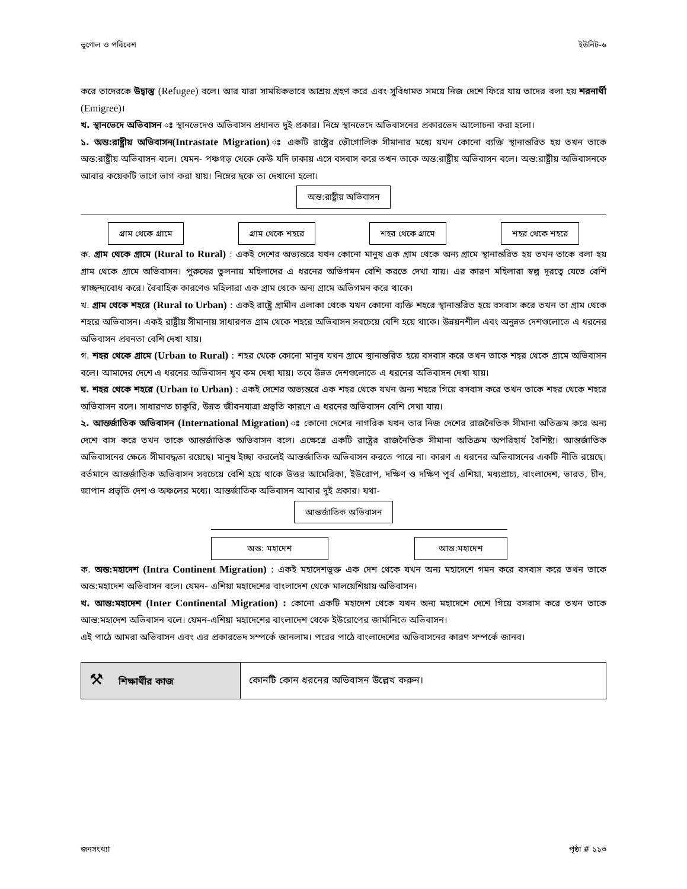ভূগোল ও পরিবেশ ইউনিট-৬
করে তাদেরকে উদ্বাস্তু (Refugee) বলে। আর যারা সাময়িকভাবে আশ্রয় গ্রহণ করে এবং সুবিধামত সময়ে নিজ দেশে ফিরে যায় তাদের বলা হয় শরনার্থী (Emigree)।
খ. স্থানভেদে অভিবাসন ঃ স্থানভেদেও অভিবাসন প্রধানত দুই প্রকার। নিম্নে স্থানভেদে অভিবাসনের প্রকারভেদ আলোচনা করা হলো।
১. অন্ত:রাষ্ট্রীয় অভিবাসন(Intrastate Migration) ঃ একটি রাষ্ট্রের ভৌগোলিক সীমানার মধ্যে যখন কোনো ব্যক্তি স্থানান্তরিত হয় তখন তাকে অন্ত:রাষ্ট্রীয় অভিবাসন বলে। যেমন- পঞ্চগড় থেকে কেউ যদি ঢাকায় এসে বসবাস করে তখন তাকে অন্ত:রাষ্ট্রীয় অভিবাসন বলে। অন্ত:রাষ্ট্রীয় অভিবাসনকে আবার কয়েকটি ভাগে ভাগ করা যায়। নিম্নের ছকে তা দেখানো হলো।
অন্ত:রাষ্ট্রীয় অভিবাসন
গ্রাম থেকে গ্রামে গ্রাম থেকে শহরে শহর থেকে গ্রামে শহর থেকে শহরে
ক. গ্রাম থেকে গ্রামে (Rural to Rural) : একই দেশের অভ্যন্তরে যখন কোনো মানুষ এক গ্রাম থেকে অন্য গ্রামে স্থানান্তরিত হয় তখন তাকে বলা হয় গ্রাম থেকে গ্রামে অভিবাসন। পুরুষের তুলনায় মহিলাদের এ ধরনের অভিগমন বেশি করতে দেখা যায়। এর কারণ মহিলারা স্বল্প দূরত্বে যেতে বেশি স্বাচ্ছন্দ্যবোধ করে। বৈবাহিক কারণেও মহিলারা এক গ্রাম থেকে অন্য গ্রামে অভিগমন করে থাকে।
খ. গ্রাম থেকে শহরে (Rural to Urban) : একই রাষ্ট্রে গ্রামীন এলাকা থেকে যখন কোনো ব্যক্তি শহরে স্থানান্তরিত হয়ে বসবাস করে তখন তা গ্রাম থেকে শহরে অভিবাসন। একই রাষ্ট্রীয় সীমানায় সাধারণত গ্রাম থেকে শহরে অভিবাসন সবচেয়ে বেশি হয়ে থাকে। উন্নয়নশীল এবং অনুন্নত দেশগুলোতে এ ধরনের অভিবাসন প্রবনতা বেশি দেখা যায়।
গ. শহর থেকে গ্রামে (Urban to Rural) : শহর থেকে কোনো মানুষ যখন গ্রামে স্থানান্তরিত হয়ে বসবাস করে তখন তাকে শহর থেকে গ্রামে অভিবাসন বলে। আমাদের দেশে এ ধরনের অভিবাসন খুব কম দেখা যায়। তবে উন্নত দেশগুলোতে এ ধরনের অভিবাসন দেখা যায়।
ঘ. শহর থেকে শহরে (Urban to Urban) : একই দেশের অভ্যন্তরে এক শহর থেকে যখন অন্য শহরে গিয়ে বসবাস করে তখন তাকে শহর থেকে শহরে অভিবাসন বলে। সাধারণত চাকুরি, উন্নত জীবনযাত্রা প্রভৃতি কারণে এ ধরনের অভিবাসন বেশি দেখা যায়।
২. আন্তর্জাতিক অভিবাসন (International Migration) ঃ কোনো দেশের নাগরিক যখন তার নিজ দেশের রাজনৈতিক সীমানা অতিক্রম করে অন্য দেশে বাস করে তখন তাকে আন্তর্জাতিক অভিবাসন বলে। এক্ষেত্রে একটি রাষ্ট্রের রাজনৈতিক সীমানা অতিক্রম অপরিহার্য বৈশিষ্ট্য। আন্তর্জাতিক অভিবাসনের ক্ষেত্রে সীমাবদ্ধতা রয়েছে। মানুষ ইচ্ছা করলেই আন্তর্জাতিক অভিবাসন করতে পারে না। কারণ এ ধরনের অভিবাসনের একটি নীতি রয়েছে। বর্তমানে আন্তর্জাতিক অভিবাসন সবচেয়ে বেশি হয়ে থাকে উত্তর আমেরিকা, ইউরোপ, দক্ষিণ ও দক্ষিণ পূর্ব এশিয়া, মধ্যপ্রাচ্য, বাংলাদেশ, ভারত, চীন, জাপান প্রভৃতি দেশ ও অঞ্চলের মধ্যে। আন্তর্জাতিক অভিবাসন আবার দুই প্রকার। যথা-
আন্তর্জাতিক অভিবাসন
অন্ত: মহাদেশ আন্ত:মহাদেশ
ক. অন্ত:মহাদেশ (Intra Continent Migration) : একই মহাদেশভুক্ত এক দেশ থেকে যখন অন্য মহাদেশে গমন করে বসবাস করে তখন তাকে অন্ত:মহাদেশ অভিবাসন বলে। যেমন- এশিয়া মহাদেশের বাংলাদেশ থেকে মালয়েশিয়ায় অভিবাসন।
খ. আন্ত:মহাদেশ (Inter Continental Migration) : কোনো একটি মহাদেশ থেকে যখন অন্য মহাদেশে দেশে গিয়ে বসবাস করে তখন তাকে আন্ত:মহাদেশ অভিবাসন বলে। যেমন-এশিয়া মহাদেশের বাংলাদেশ থেকে ইউরোপের জার্মানিতে অভিবাসন।
এই পাঠে আমরা অভিবাসন এবং এর প্রকারভেদ সম্পর্কে জানলাম। পরের পাঠে বাংলাদেশের অভিবাসনের কারণ সম্পর্কে জানব।
| ⚒ শিক্ষার্থীর কাজ | কোনটি কোন ধরনের অভিবাসন উল্লেখ করুন। |
জনসংখ্যা পৃষ্ঠা # ১১৩